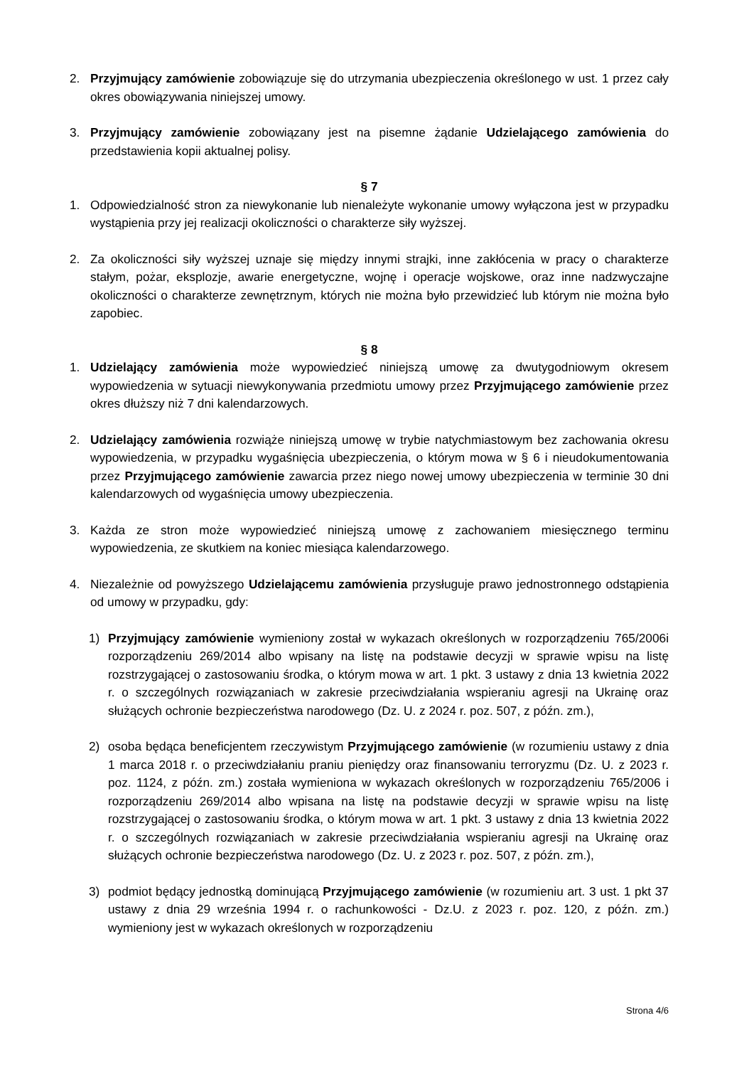2. Przyjmujący zamówienie zobowiązuje się do utrzymania ubezpieczenia określonego w ust. 1 przez cały okres obowiązywania niniejszej umowy.
3. Przyjmujący zamówienie zobowiązany jest na pisemne żądanie Udzielającego zamówienia do przedstawienia kopii aktualnej polisy.
§ 7
1. Odpowiedzialność stron za niewykonanie lub nienależyte wykonanie umowy wyłączona jest w przypadku wystąpienia przy jej realizacji okoliczności o charakterze siły wyższej.
2. Za okoliczności siły wyższej uznaje się między innymi strajki, inne zakłócenia w pracy o charakterze stałym, pożar, eksplozje, awarie energetyczne, wojnę i operacje wojskowe, oraz inne nadzwyczajne okoliczności o charakterze zewnętrznym, których nie można było przewidzieć lub którym nie można było zapobiec.
§ 8
1. Udzielający zamówienia może wypowiedzieć niniejszą umowę za dwutygodniowym okresem wypowiedzenia w sytuacji niewykonywania przedmiotu umowy przez Przyjmującego zamówienie przez okres dłuższy niż 7 dni kalendarzowych.
2. Udzielający zamówienia rozwiąże niniejszą umowę w trybie natychmiastowym bez zachowania okresu wypowiedzenia, w przypadku wygaśnięcia ubezpieczenia, o którym mowa w § 6 i nieudokumentowania przez Przyjmującego zamówienie zawarcia przez niego nowej umowy ubezpieczenia w terminie 30 dni kalendarzowych od wygaśnięcia umowy ubezpieczenia.
3. Każda ze stron może wypowiedzieć niniejszą umowę z zachowaniem miesięcznego terminu wypowiedzenia, ze skutkiem na koniec miesiąca kalendarzowego.
4. Niezależnie od powyższego Udzielającemu zamówienia przysługuje prawo jednostronnego odstąpienia od umowy w przypadku, gdy:
1) Przyjmujący zamówienie wymieniony został w wykazach określonych w rozporządzeniu 765/2006i rozporządzeniu 269/2014 albo wpisany na listę na podstawie decyzji w sprawie wpisu na listę rozstrzygającej o zastosowaniu środka, o którym mowa w art. 1 pkt. 3 ustawy z dnia 13 kwietnia 2022 r. o szczególnych rozwiązaniach w zakresie przeciwdziałania wspieraniu agresji na Ukrainę oraz służących ochronie bezpieczeństwa narodowego (Dz. U. z 2024 r. poz. 507, z późn. zm.),
2) osoba będąca beneficjentem rzeczywistym Przyjmującego zamówienie (w rozumieniu ustawy z dnia 1 marca 2018 r. o przeciwdziałaniu praniu pieniędzy oraz finansowaniu terroryzmu (Dz. U. z 2023 r. poz. 1124, z późn. zm.) została wymieniona w wykazach określonych w rozporządzeniu 765/2006 i rozporządzeniu 269/2014 albo wpisana na listę na podstawie decyzji w sprawie wpisu na listę rozstrzygającej o zastosowaniu środka, o którym mowa w art. 1 pkt. 3 ustawy z dnia 13 kwietnia 2022 r. o szczególnych rozwiązaniach w zakresie przeciwdziałania wspieraniu agresji na Ukrainę oraz służących ochronie bezpieczeństwa narodowego (Dz. U. z 2023 r. poz. 507, z późn. zm.),
3) podmiot będący jednostką dominującą Przyjmującego zamówienie (w rozumieniu art. 3 ust. 1 pkt 37 ustawy z dnia 29 września 1994 r. o rachunkowości - Dz.U. z 2023 r. poz. 120, z późn. zm.) wymieniony jest w wykazach określonych w rozporządzeniu
Strona 4/6